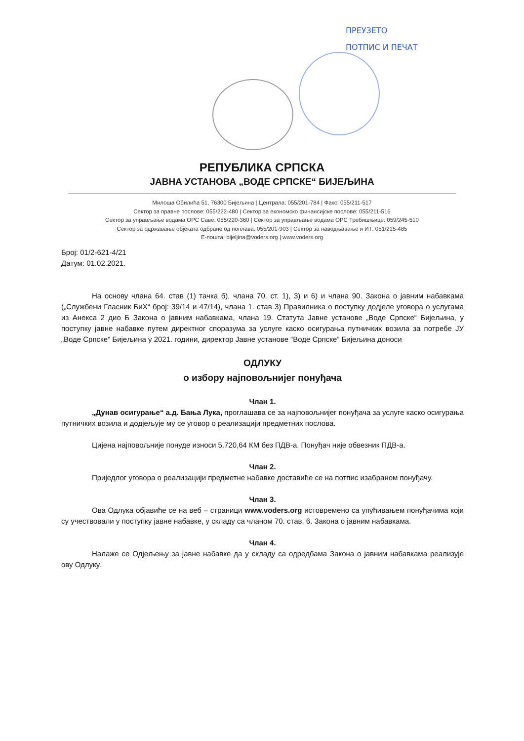ПРЕУЗЕТО
ПОТПИС И ПЕЧАТ
РЕПУБЛИКА СРПСКА
ЈАВНА УСТАНОВА „ВОДЕ СРПСКЕ“ БИЈЕЉИНА
Милоша Обилића 51, 76300 Бијељина | Централа: 055/201-784 | Факс: 055/211-517
Сектор за правне послове: 055/222-480 | Сектор за економско финансијске послове: 055/211-516
Сектор за управљање водама ОРС Саве: 055/220-360 | Сектор за управљање водама ОРС Требишњице: 059/245-510
Сектор за одржавање објеката одбране од поплава: 055/201-903 | Сектор за наводњавање и ИТ: 051/215-485
Е-пошта: bijeljina@voders.org | www.voders.org
Број: 01/2-621-4/21
Датум: 01.02.2021.
На основу члана 64. став (1) тачка б), члана 70. ст. 1), 3) и 6) и члана 90. Закона о јавним набавкама („Службени Гласник БиХ“ број: 39/14 и 47/14), члана 1. став 3) Правилника о поступку додјеле уговора о услугама из Анекса 2 дио Б Закона о јавним набавкама, члана 19. Статута Јавне установе „Воде Српске“ Бијељина, у поступку јавне набавке путем директног споразума за услуге каско осигурања путничких возила за потребе ЈУ „Воде Српске“ Бијељина у 2021. години, директор Јавне установе “Воде Српске” Бијељина доноси
ОДЛУКУ
о избору најповољнијег понуђача
Члан 1.
„Дунав осигурање“ а.д. Бања Лука, проглашава се за најповољнијег понуђача за услуге каско осигурања путничких возила и додјељује му се уговор о реализацији предметних послова.
Цијена најповољније понуде износи 5.720,64 КМ без ПДВ-а. Понуђач није обвезник ПДВ-а.
Члан 2.
Приједлог уговора о реализацији предметне набавке доставиће се на потпис изабраном понуђачу.
Члан 3.
Ова Одлука објавиће се на веб – страници www.voders.org истовремено са упућивањем понуђачима који су учествовали у поступку јавне набавке, у складу са чланом 70. став. 6. Закона о јавним набавкама.
Члан 4.
Налаже се Одјељењу за јавне набавке да у складу са одредбама Закона о јавним набавкама реализује ову Одлуку.